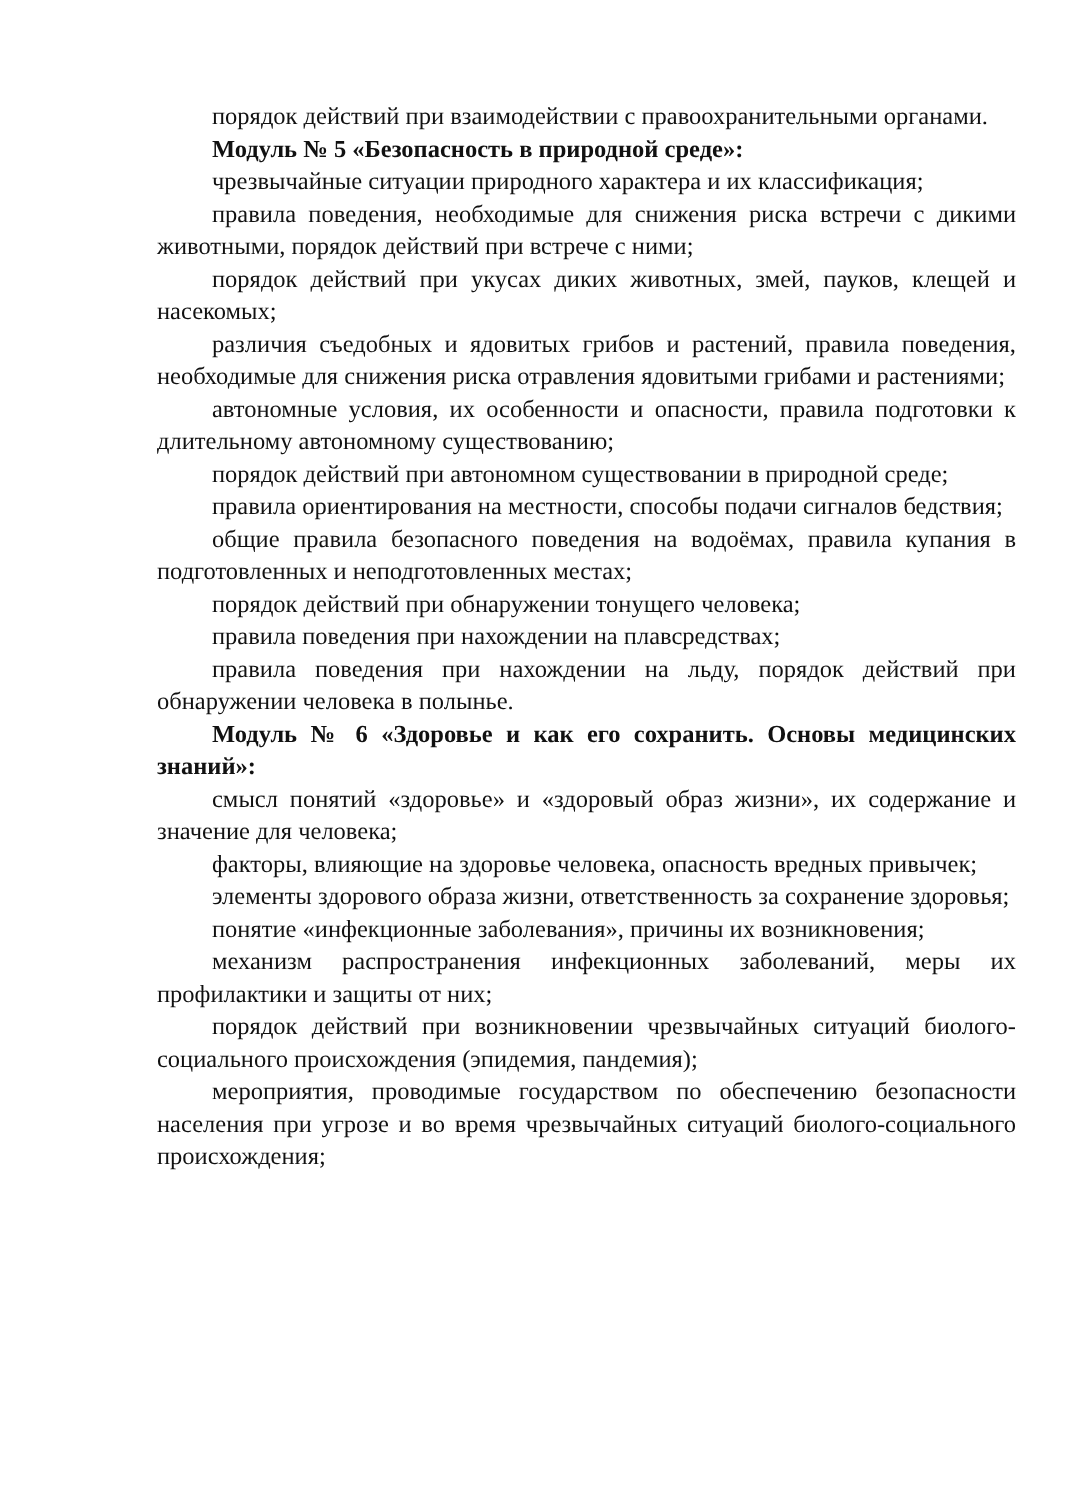порядок действий при взаимодействии с правоохранительными органами.
Модуль № 5 «Безопасность в природной среде»:
чрезвычайные ситуации природного характера и их классификация;
правила поведения, необходимые для снижения риска встречи с дикими животными, порядок действий при встрече с ними;
порядок действий при укусах диких животных, змей, пауков, клещей и насекомых;
различия съедобных и ядовитых грибов и растений, правила поведения, необходимые для снижения риска отравления ядовитыми грибами и растениями;
автономные условия, их особенности и опасности, правила подготовки к длительному автономному существованию;
порядок действий при автономном существовании в природной среде;
правила ориентирования на местности, способы подачи сигналов бедствия;
общие правила безопасного поведения на водоёмах, правила купания в подготовленных и неподготовленных местах;
порядок действий при обнаружении тонущего человека;
правила поведения при нахождении на плавсредствах;
правила поведения при нахождении на льду, порядок действий при обнаружении человека в полынье.
Модуль № 6 «Здоровье и как его сохранить. Основы медицинских знаний»:
смысл понятий «здоровье» и «здоровый образ жизни», их содержание и значение для человека;
факторы, влияющие на здоровье человека, опасность вредных привычек;
элементы здорового образа жизни, ответственность за сохранение здоровья;
понятие «инфекционные заболевания», причины их возникновения;
механизм распространения инфекционных заболеваний, меры их профилактики и защиты от них;
порядок действий при возникновении чрезвычайных ситуаций биолого-социального происхождения (эпидемия, пандемия);
мероприятия, проводимые государством по обеспечению безопасности населения при угрозе и во время чрезвычайных ситуаций биолого-социального происхождения;